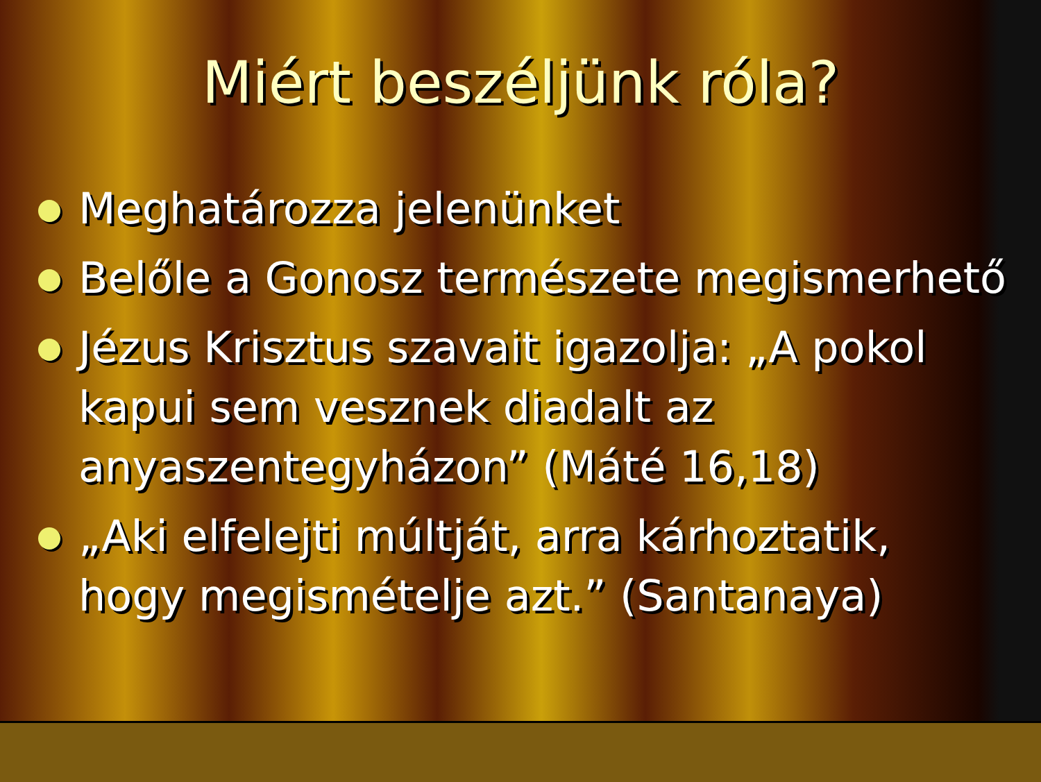Miért beszéljünk róla?
Meghatározza jelenünket
Belőle a Gonosz természete megismerhető
Jézus Krisztus szavait igazolja: „A pokol kapui sem vesznek diadalt az anyaszentegyházon” (Máté 16,18)
„Aki elfelejti múltját, arra kárhoztatik, hogy megismételje azt.” (Santanaya)